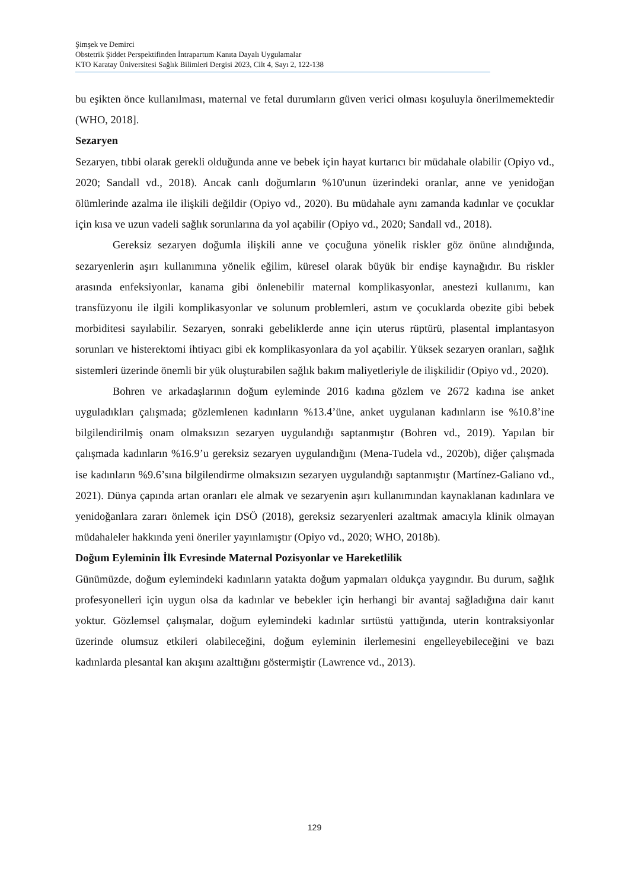Şimşek ve Demirci
Obstetrik Şiddet Perspektifinden İntrapartum Kanıta Dayalı Uygulamalar
KTO Karatay Üniversitesi Sağlık Bilimleri Dergisi 2023, Cilt 4, Sayı 2, 122-138
bu eşikten önce kullanılması, maternal ve fetal durumların güven verici olması koşuluyla önerilmemektedir (WHO, 2018].
Sezaryen
Sezaryen, tıbbi olarak gerekli olduğunda anne ve bebek için hayat kurtarıcı bir müdahale olabilir (Opiyo vd., 2020; Sandall vd., 2018). Ancak canlı doğumların %10'unun üzerindeki oranlar, anne ve yenidoğan ölümlerinde azalma ile ilişkili değildir (Opiyo vd., 2020). Bu müdahale aynı zamanda kadınlar ve çocuklar için kısa ve uzun vadeli sağlık sorunlarına da yol açabilir (Opiyo vd., 2020; Sandall vd., 2018).
Gereksiz sezaryen doğumla ilişkili anne ve çocuğuna yönelik riskler göz önüne alındığında, sezaryenlerin aşırı kullanımına yönelik eğilim, küresel olarak büyük bir endişe kaynağıdır. Bu riskler arasında enfeksiyonlar, kanama gibi önlenebilir maternal komplikasyonlar, anestezi kullanımı, kan transfüzyonu ile ilgili komplikasyonlar ve solunum problemleri, astım ve çocuklarda obezite gibi bebek morbiditesi sayılabilir. Sezaryen, sonraki gebeliklerde anne için uterus rüptürü, plasental implantasyon sorunları ve histerektomi ihtiyacı gibi ek komplikasyonlara da yol açabilir. Yüksek sezaryen oranları, sağlık sistemleri üzerinde önemli bir yük oluşturabilen sağlık bakım maliyetleriyle de ilişkilidir (Opiyo vd., 2020).
Bohren ve arkadaşlarının doğum eyleminde 2016 kadına gözlem ve 2672 kadına ise anket uyguladıkları çalışmada; gözlemlenen kadınların %13.4’üne, anket uygulanan kadınların ise %10.8’ine bilgilendirilmiş onam olmaksızın sezaryen uygulandığı saptanmıştır (Bohren vd., 2019). Yapılan bir çalışmada kadınların %16.9’u gereksiz sezaryen uygulandığını (Mena-Tudela vd., 2020b), diğer çalışmada ise kadınların %9.6’sına bilgilendirme olmaksızın sezaryen uygulandığı saptanmıştır (Martínez-Galiano vd., 2021). Dünya çapında artan oranları ele almak ve sezaryenin aşırı kullanımından kaynaklanan kadınlara ve yenidoğanlara zararı önlemek için DSÖ (2018), gereksiz sezaryenleri azaltmak amacıyla klinik olmayan müdahaleler hakkında yeni öneriler yayınlamıştır (Opiyo vd., 2020; WHO, 2018b).
Doğum Eyleminin İlk Evresinde Maternal Pozisyonlar ve Hareketlilik
Günümüzde, doğum eylemindeki kadınların yatakta doğum yapmaları oldukça yaygındır. Bu durum, sağlık profesyonelleri için uygun olsa da kadınlar ve bebekler için herhangi bir avantaj sağladığına dair kanıt yoktur. Gözlemsel çalışmalar, doğum eylemindeki kadınlar sırtüstü yattığında, uterin kontraksiyonlar üzerinde olumsuz etkileri olabileceğini, doğum eyleminin ilerlemesini engelleyebileceğini ve bazı kadınlarda plesantal kan akışını azalttığını göstermiştir (Lawrence vd., 2013).
129